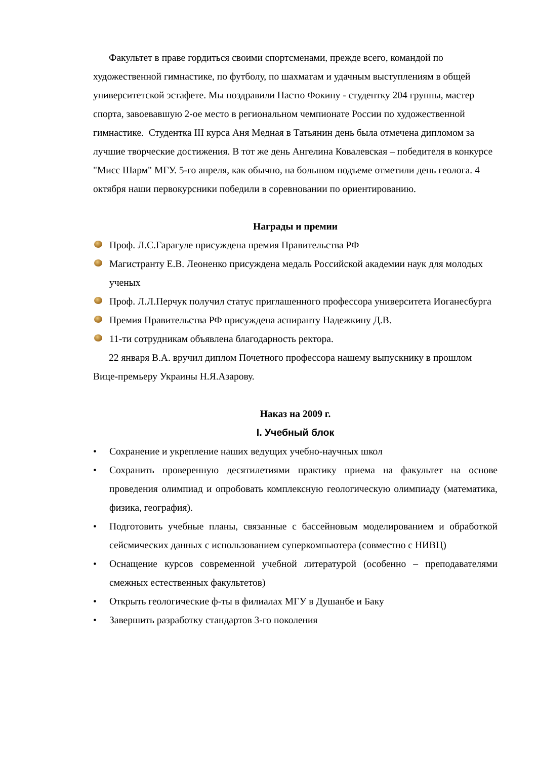Факультет в праве гордиться своими спортсменами, прежде всего, командой по художественной гимнастике, по футболу, по шахматам и удачным выступлениям в общей университетской эстафете. Мы поздравили Настю Фокину - студентку 204 группы, мастер спорта, завоевавшую 2-ое место в региональном чемпионате России по художественной гимнастике. Студентка III курса Аня Медная в Татьянин день была отмечена дипломом за лучшие творческие достижения. В тот же день Ангелина Ковалевская – победителя в конкурсе "Мисс Шарм" МГУ. 5-го апреля, как обычно, на большом подъеме отметили день геолога. 4 октября наши первокурсники победили в соревновании по ориентированию.
Награды и премии
Проф. Л.С.Гарагуле присуждена премия Правительства РФ
Магистранту Е.В. Леоненко присуждена медаль Российской академии наук для молодых ученых
Проф. Л.Л.Перчук получил статус приглашенного профессора университета Иоганесбурга
Премия Правительства РФ присуждена аспиранту Надежкину Д.В.
11-ти сотрудникам объявлена благодарность ректора.
22 января В.А. вручил диплом Почетного профессора нашему выпускнику в прошлом Вице-премьеру Украины Н.Я.Азарову.
Наказ на 2009 г.
I. Учебный блок
• Сохранение и укрепление наших ведущих учебно-научных школ
• Сохранить проверенную десятилетиями практику приема на факультет на основе проведения олимпиад и опробовать комплексную геологическую олимпиаду (математика, физика, география).
• Подготовить учебные планы, связанные с бассейновым моделированием и обработкой сейсмических данных с использованием суперкомпьютера (совместно с НИВЦ)
• Оснащение курсов современной учебной литературой (особенно – преподавателями смежных естественных факультетов)
• Открыть геологические ф-ты в филиалах МГУ в Душанбе и Баку
• Завершить разработку стандартов 3-го поколения